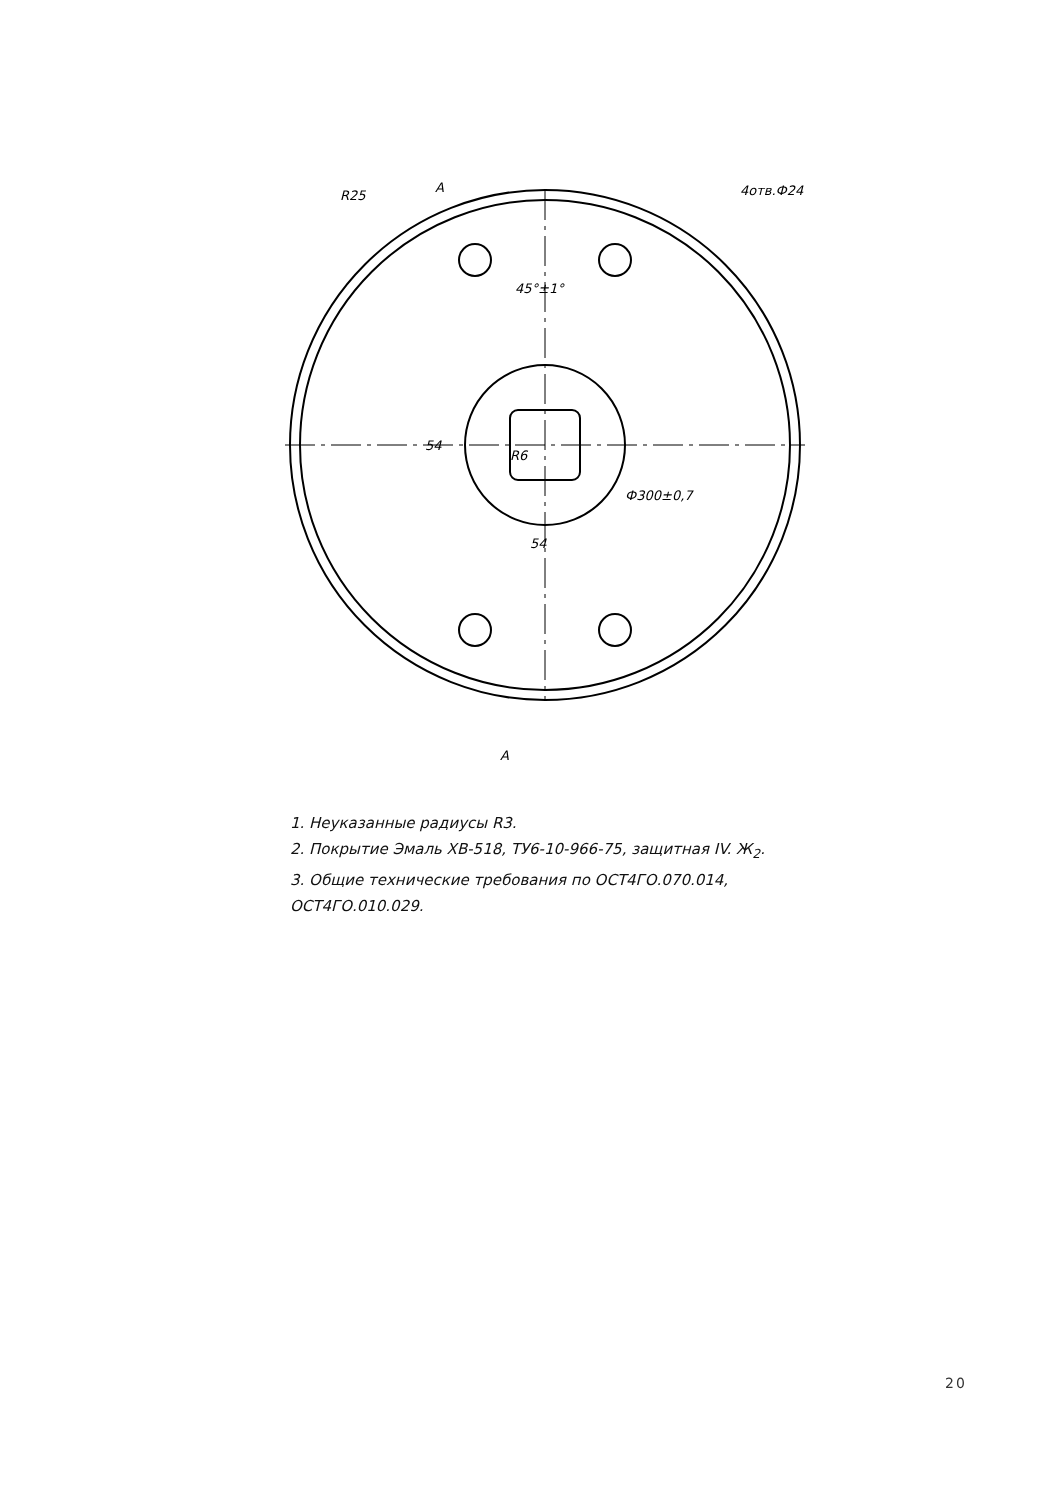R25
A
4отв.Ф24
45°±1°
54
R6
54
Ф300±0,7
A
1. Неуказанные радиусы R3.
2. Покрытие Эмаль ХВ-518, ТУ6-10-966-75, защитная IV. Ж<sub>2</sub>.
3. Общие технические требования по ОСТ4ГО.070.014,
ОСТ4ГО.010.029.
20